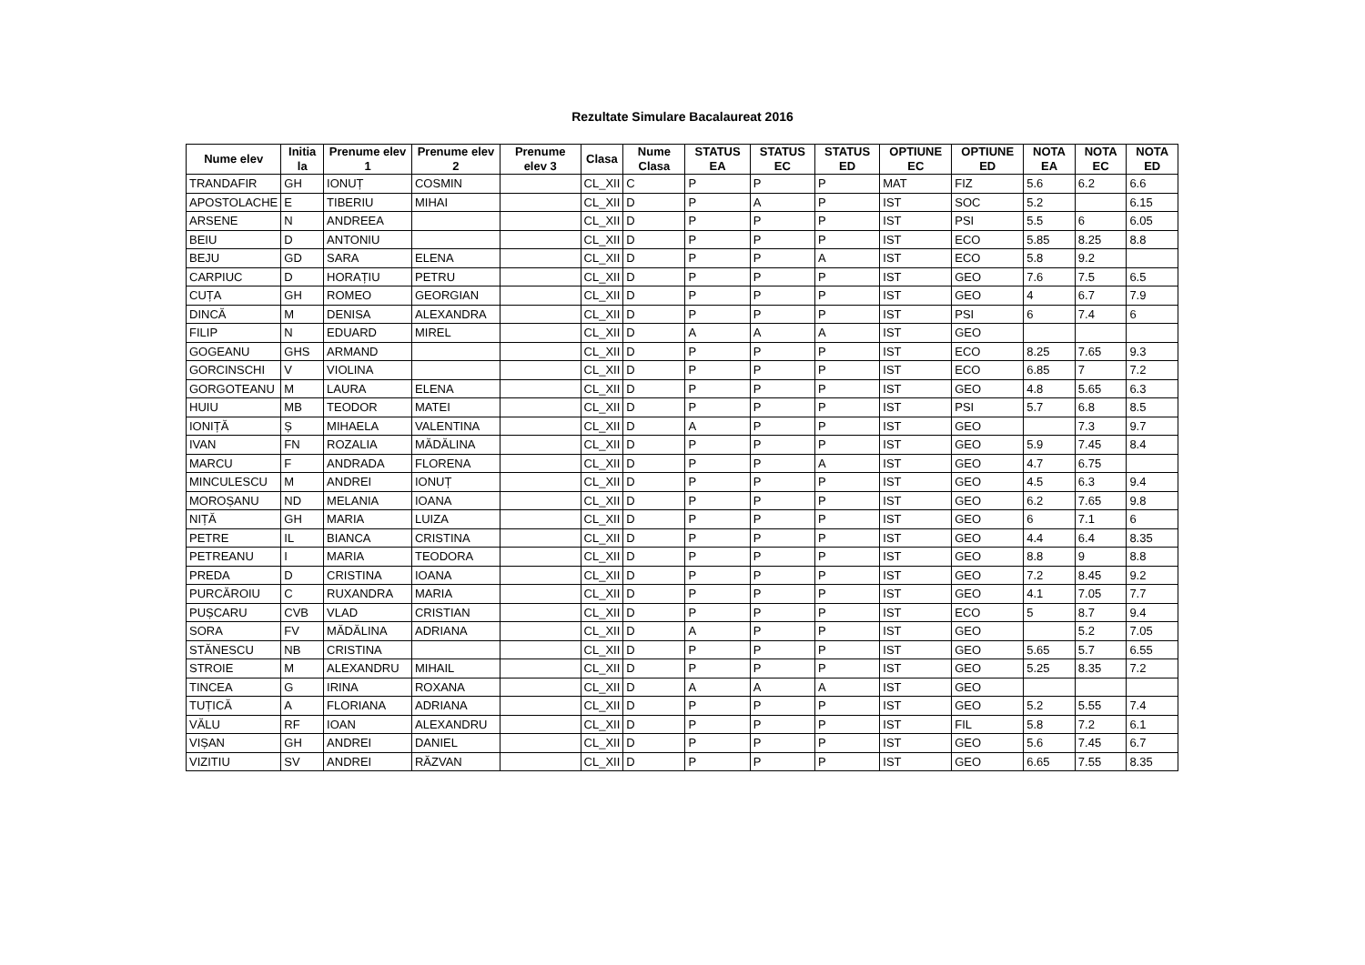Rezultate Simulare Bacalaureat 2016
| Nume elev | Initia la | Prenume elev 1 | Prenume elev 2 | Prenume elev 3 | Clasa | Nume Clasa | STATUS EA | STATUS EC | STATUS ED | OPTIUNE EC | OPTIUNE ED | NOTA EA | NOTA EC | NOTA ED |
| --- | --- | --- | --- | --- | --- | --- | --- | --- | --- | --- | --- | --- | --- | --- |
| TRANDAFIR | GH | IONUȚ | COSMIN | | CL_XII | C | P | P | P | MAT | FIZ | 5.6 | 6.2 | 6.6 |
| APOSTOLACHE | E | TIBERIU | MIHAI | | CL_XII | D | P | A | P | IST | SOC | 5.2 | | 6.15 |
| ARSENE | N | ANDREEA | | | CL_XII | D | P | P | P | IST | PSI | 5.5 | 6 | 6.05 |
| BEIU | D | ANTONIU | | | CL_XII | D | P | P | P | IST | ECO | 5.85 | 8.25 | 8.8 |
| BEJU | GD | SARA | ELENA | | CL_XII | D | P | P | A | IST | ECO | 5.8 | 9.2 | |
| CARPIUC | D | HORAȚIU | PETRU | | CL_XII | D | P | P | P | IST | GEO | 7.6 | 7.5 | 6.5 |
| CUȚA | GH | ROMEO | GEORGIAN | | CL_XII | D | P | P | P | IST | GEO | 4 | 6.7 | 7.9 |
| DINCĂ | M | DENISA | ALEXANDRA | | CL_XII | D | P | P | P | IST | PSI | 6 | 7.4 | 6 |
| FILIP | N | EDUARD | MIREL | | CL_XII | D | A | A | A | IST | GEO | | | |
| GOGEANU | GHS | ARMAND | | | CL_XII | D | P | P | P | IST | ECO | 8.25 | 7.65 | 9.3 |
| GORCINSCHI | V | VIOLINA | | | CL_XII | D | P | P | P | IST | ECO | 6.85 | 7 | 7.2 |
| GORGOTEANU | M | LAURA | ELENA | | CL_XII | D | P | P | P | IST | GEO | 4.8 | 5.65 | 6.3 |
| HUIU | MB | TEODOR | MATEI | | CL_XII | D | P | P | P | IST | PSI | 5.7 | 6.8 | 8.5 |
| IONIȚĂ | Ș | MIHAELA | VALENTINA | | CL_XII | D | A | P | P | IST | GEO | | 7.3 | 9.7 |
| IVAN | FN | ROZALIA | MĂDĂLINA | | CL_XII | D | P | P | P | IST | GEO | 5.9 | 7.45 | 8.4 |
| MARCU | F | ANDRADA | FLORENA | | CL_XII | D | P | P | A | IST | GEO | 4.7 | 6.75 | |
| MINCULESCU | M | ANDREI | IONUȚ | | CL_XII | D | P | P | P | IST | GEO | 4.5 | 6.3 | 9.4 |
| MOROȘANU | ND | MELANIA | IOANA | | CL_XII | D | P | P | P | IST | GEO | 6.2 | 7.65 | 9.8 |
| NIȚĂ | GH | MARIA | LUIZA | | CL_XII | D | P | P | P | IST | GEO | 6 | 7.1 | 6 |
| PETRE | IL | BIANCA | CRISTINA | | CL_XII | D | P | P | P | IST | GEO | 4.4 | 6.4 | 8.35 |
| PETREANU | I | MARIA | TEODORA | | CL_XII | D | P | P | P | IST | GEO | 8.8 | 9 | 8.8 |
| PREDA | D | CRISTINA | IOANA | | CL_XII | D | P | P | P | IST | GEO | 7.2 | 8.45 | 9.2 |
| PURCĂROIU | C | RUXANDRA | MARIA | | CL_XII | D | P | P | P | IST | GEO | 4.1 | 7.05 | 7.7 |
| PUȘCARU | CVB | VLAD | CRISTIAN | | CL_XII | D | P | P | P | IST | ECO | 5 | 8.7 | 9.4 |
| SORA | FV | MĂDĂLINA | ADRIANA | | CL_XII | D | A | P | P | IST | GEO | | 5.2 | 7.05 |
| STĂNESCU | NB | CRISTINA | | | CL_XII | D | P | P | P | IST | GEO | 5.65 | 5.7 | 6.55 |
| STROIE | M | ALEXANDRU | MIHAIL | | CL_XII | D | P | P | P | IST | GEO | 5.25 | 8.35 | 7.2 |
| TINCEA | G | IRINA | ROXANA | | CL_XII | D | A | A | A | IST | GEO | | | |
| TUȚICĂ | A | FLORIANA | ADRIANA | | CL_XII | D | P | P | P | IST | GEO | 5.2 | 5.55 | 7.4 |
| VĂLU | RF | IOAN | ALEXANDRU | | CL_XII | D | P | P | P | IST | FIL | 5.8 | 7.2 | 6.1 |
| VIȘAN | GH | ANDREI | DANIEL | | CL_XII | D | P | P | P | IST | GEO | 5.6 | 7.45 | 6.7 |
| VIZITIU | SV | ANDREI | RĂZVAN | | CL_XII | D | P | P | P | IST | GEO | 6.65 | 7.55 | 8.35 |